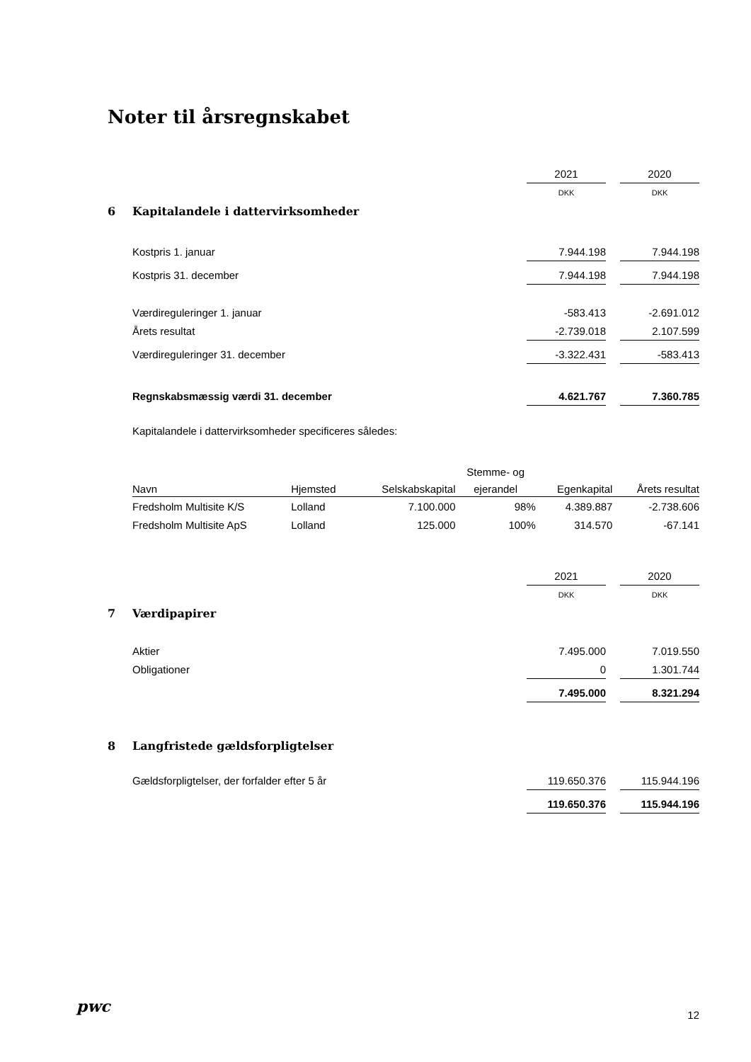Noter til årsregnskabet
| | | 2021 | | 2020 |
| | | DKK | | DKK |
| 6 | Kapitalandele i dattervirksomheder | | | |
| | Kostpris 1. januar | 7.944.198 | | 7.944.198 |
| | Kostpris 31. december | 7.944.198 | | 7.944.198 |
| | Værdireguleringer 1. januar | -583.413 | | -2.691.012 |
| | Årets resultat | -2.739.018 | | 2.107.599 |
| | Værdireguleringer 31. december | -3.322.431 | | -583.413 |
| | Regnskabsmæssig værdi 31. december | 4.621.767 | | 7.360.785 |
Kapitalandele i dattervirksomheder specificeres således:
| | | | Stemme- og | | |
| Navn | Hjemsted | Selskabskapital | ejerandel | Egenkapital | Årets resultat |
| Fredsholm Multisite K/S | Lolland | 7.100.000 | 98% | 4.389.887 | -2.738.606 |
| Fredsholm Multisite ApS | Lolland | 125.000 | 100% | 314.570 | -67.141 |
| | | 2021 | | 2020 |
| | | DKK | | DKK |
| 7 | Værdipapirer | | | |
| | Aktier | 7.495.000 | | 7.019.550 |
| | Obligationer | 0 | | 1.301.744 |
| | | 7.495.000 | | 8.321.294 |
| 8 | Langfristede gældsforpligtelser | | | |
| | Gældsforpligtelser, der forfalder efter 5 år | 119.650.376 | | 115.944.196 |
| | | 119.650.376 | | 115.944.196 |
pwc 12